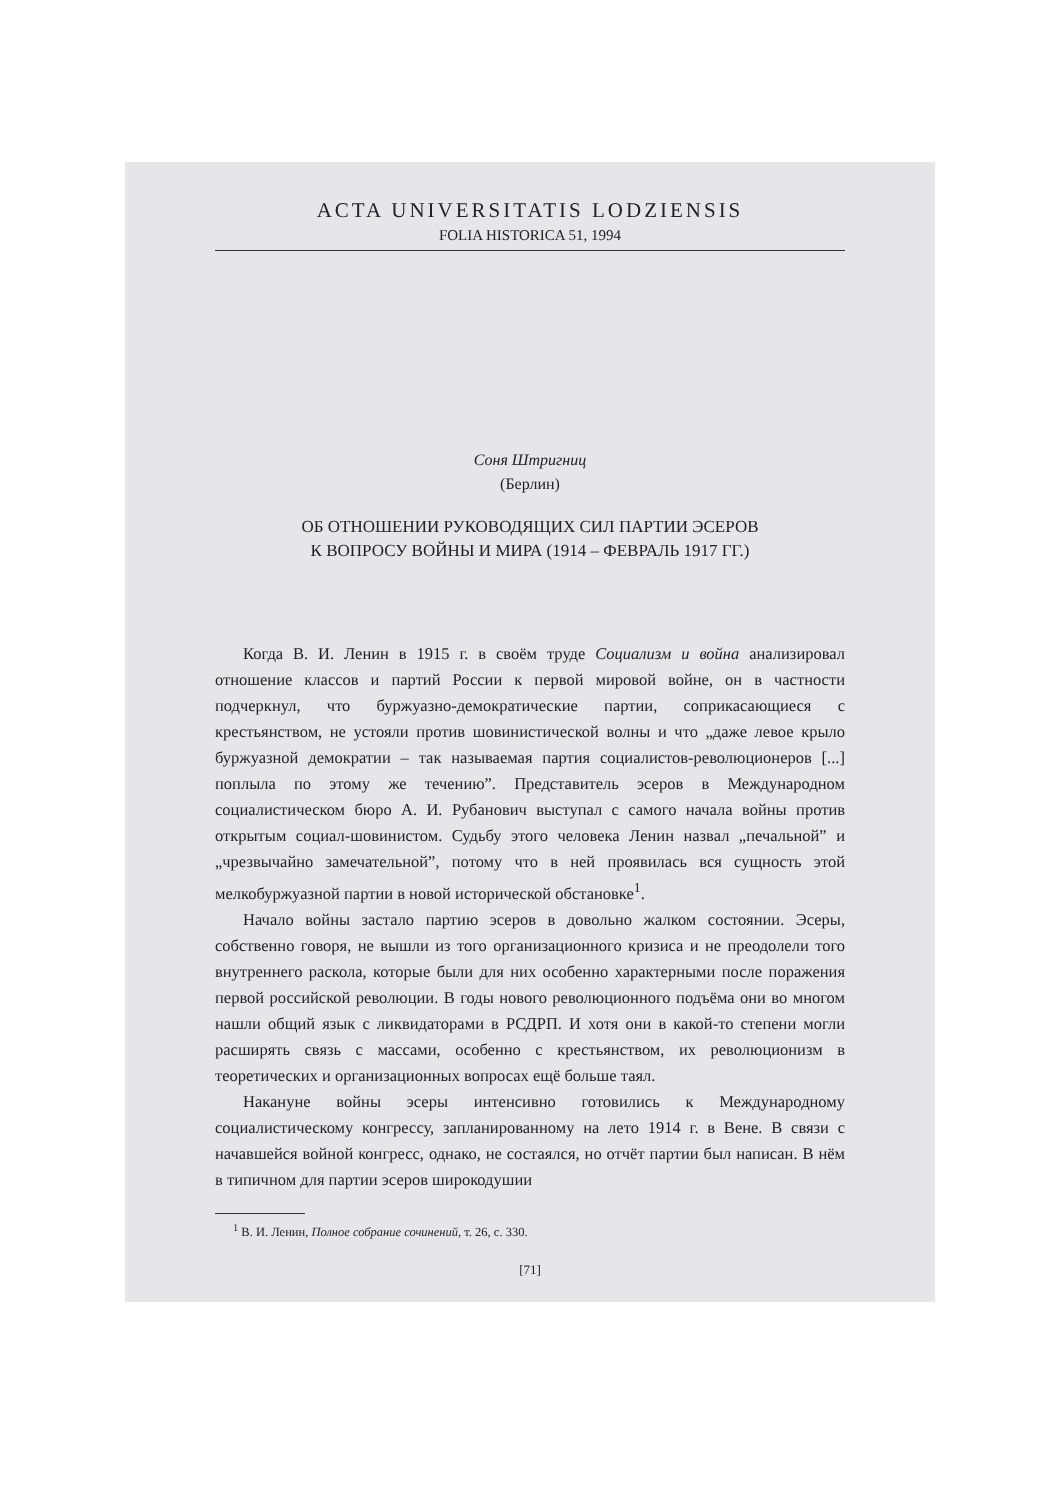ACTA UNIVERSITATIS LODZIENSIS
FOLIA HISTORICA 51, 1994
Соня Штригниц
(Берлин)
ОБ ОТНОШЕНИИ РУКОВОДЯЩИХ СИЛ ПАРТИИ ЭСЕРОВ
К ВОПРОСУ ВОЙНЫ И МИРА (1914 – ФЕВРАЛЬ 1917 ГГ.)
Когда В. И. Ленин в 1915 г. в своём труде Социализм и война анализировал отношение классов и партий России к первой мировой войне, он в частности подчеркнул, что буржуазно-демократические партии, соприкасающиеся с крестьянством, не устояли против шовинистической волны и что „даже левое крыло буржуазной демократии – так называемая партия социалистов-революционеров [...] поплыла по этому же течению”. Представитель эсеров в Международном социалистическом бюро А. И. Рубанович выступал с самого начала войны против открытым социал-шовинистом. Судьбу этого человека Ленин назвал „печальной” и „чрезвычайно замечательной”, потому что в ней проявилась вся сущность этой мелкобуржуазной партии в новой исторической обстановке<sup>1</sup>.
Начало войны застало партию эсеров в довольно жалком состоянии. Эсеры, собственно говоря, не вышли из того организационного кризиса и не преодолели того внутреннего раскола, которые были для них особенно характерными после поражения первой российской революции. В годы нового революционного подъёма они во многом нашли общий язык с ликвидаторами в РСДРП. И хотя они в какой-то степени могли расширять связь с массами, особенно с крестьянством, их революционизм в теоретических и организационных вопросах ещё больше таял.
Накануне войны эсеры интенсивно готовились к Международному социалистическому конгрессу, запланированному на лето 1914 г. в Вене. В связи с начавшейся войной конгресс, однако, не состаялся, но отчёт партии был написан. В нём в типичном для партии эсеров широкодушии
<sup>1</sup> В. И. Ленин, Полное собрание сочинений, т. 26, с. 330.
[71]